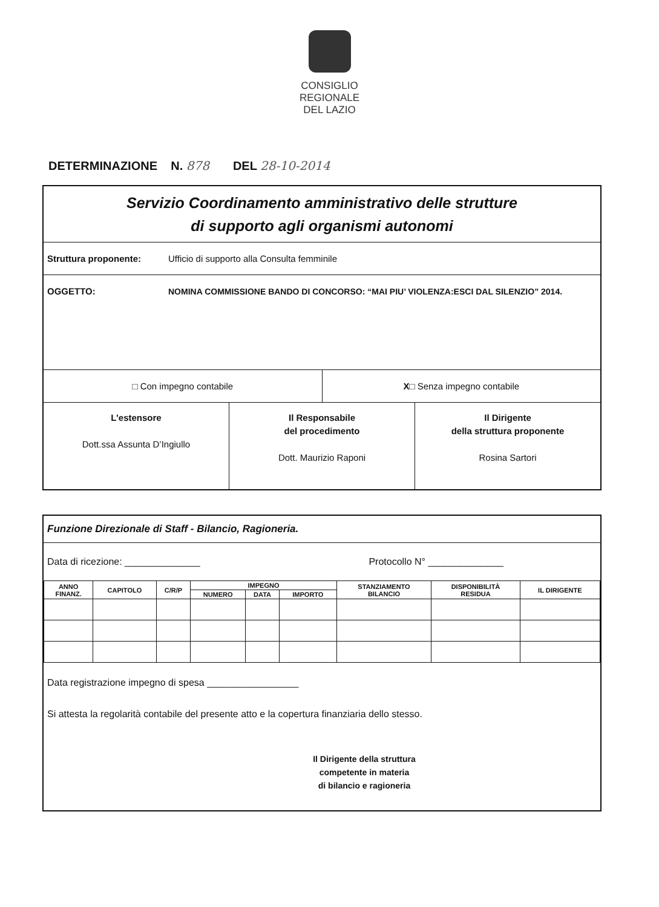CONSIGLIO
REGIONALE
DEL LAZIO
DETERMINAZIONE N. 878 DEL 28-10-2014
Servizio Coordinamento amministrativo delle strutture
di supporto agli organismi autonomi
Struttura proponente: Ufficio di supporto alla Consulta femminile
OGGETTO: NOMINA COMMISSIONE BANDO DI CONCORSO: “MAI PIU’ VIOLENZA:ESCI DAL SILENZIO” 2014.
□ Con impegno contabile X□ Senza impegno contabile
L’estensore
Dott.ssa Assunta D’Ingiullo
Il Responsabile
del procedimento
Dott. Maurizio Raponi
Il Dirigente
della struttura proponente
Rosina Sartori
Funzione Direzionale di Staff - Bilancio, Ragioneria.
Data di ricezione: ______________ Protocollo N° ______________
| ANNO FINANZ. | CAPITOLO | C/R/P | IMPEGNO | | | STANZIAMENTO BILANCIO | DISPONIBILITÀ RESIDUA | IL DIRIGENTE |
| --- | --- | --- | --- | --- | --- | --- | --- | --- |
| | | | NUMERO | DATA | IMPORTO | | | |
Data registrazione impegno di spesa _________________
Si attesta la regolarità contabile del presente atto e la copertura finanziaria dello stesso.
Il Dirigente della struttura
competente in materia
di bilancio e ragioneria